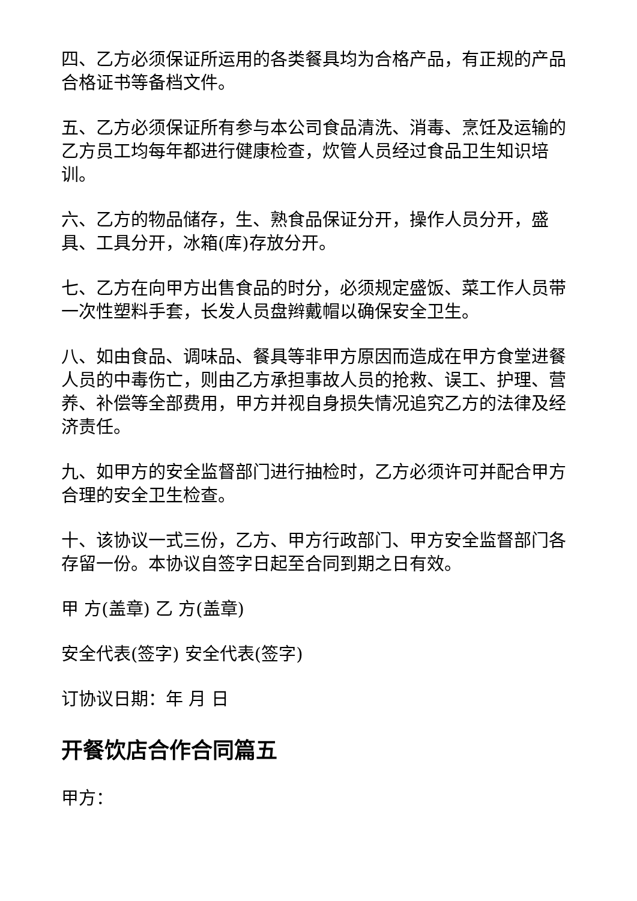四、乙方必须保证所运用的各类餐具均为合格产品，有正规的产品合格证书等备档文件。
五、乙方必须保证所有参与本公司食品清洗、消毒、烹饪及运输的乙方员工均每年都进行健康检查，炊管人员经过食品卫生知识培训。
六、乙方的物品储存，生、熟食品保证分开，操作人员分开，盛具、工具分开，冰箱(库)存放分开。
七、乙方在向甲方出售食品的时分，必须规定盛饭、菜工作人员带一次性塑料手套，长发人员盘辫戴帽以确保安全卫生。
八、如由食品、调味品、餐具等非甲方原因而造成在甲方食堂进餐人员的中毒伤亡，则由乙方承担事故人员的抢救、误工、护理、营养、补偿等全部费用，甲方并视自身损失情况追究乙方的法律及经济责任。
九、如甲方的安全监督部门进行抽检时，乙方必须许可并配合甲方合理的安全卫生检查。
十、该协议一式三份，乙方、甲方行政部门、甲方安全监督部门各存留一份。本协议自签字日起至合同到期之日有效。
甲 方(盖章) 乙 方(盖章)
安全代表(签字) 安全代表(签字)
订协议日期：年 月 日
开餐饮店合作合同篇五
甲方：